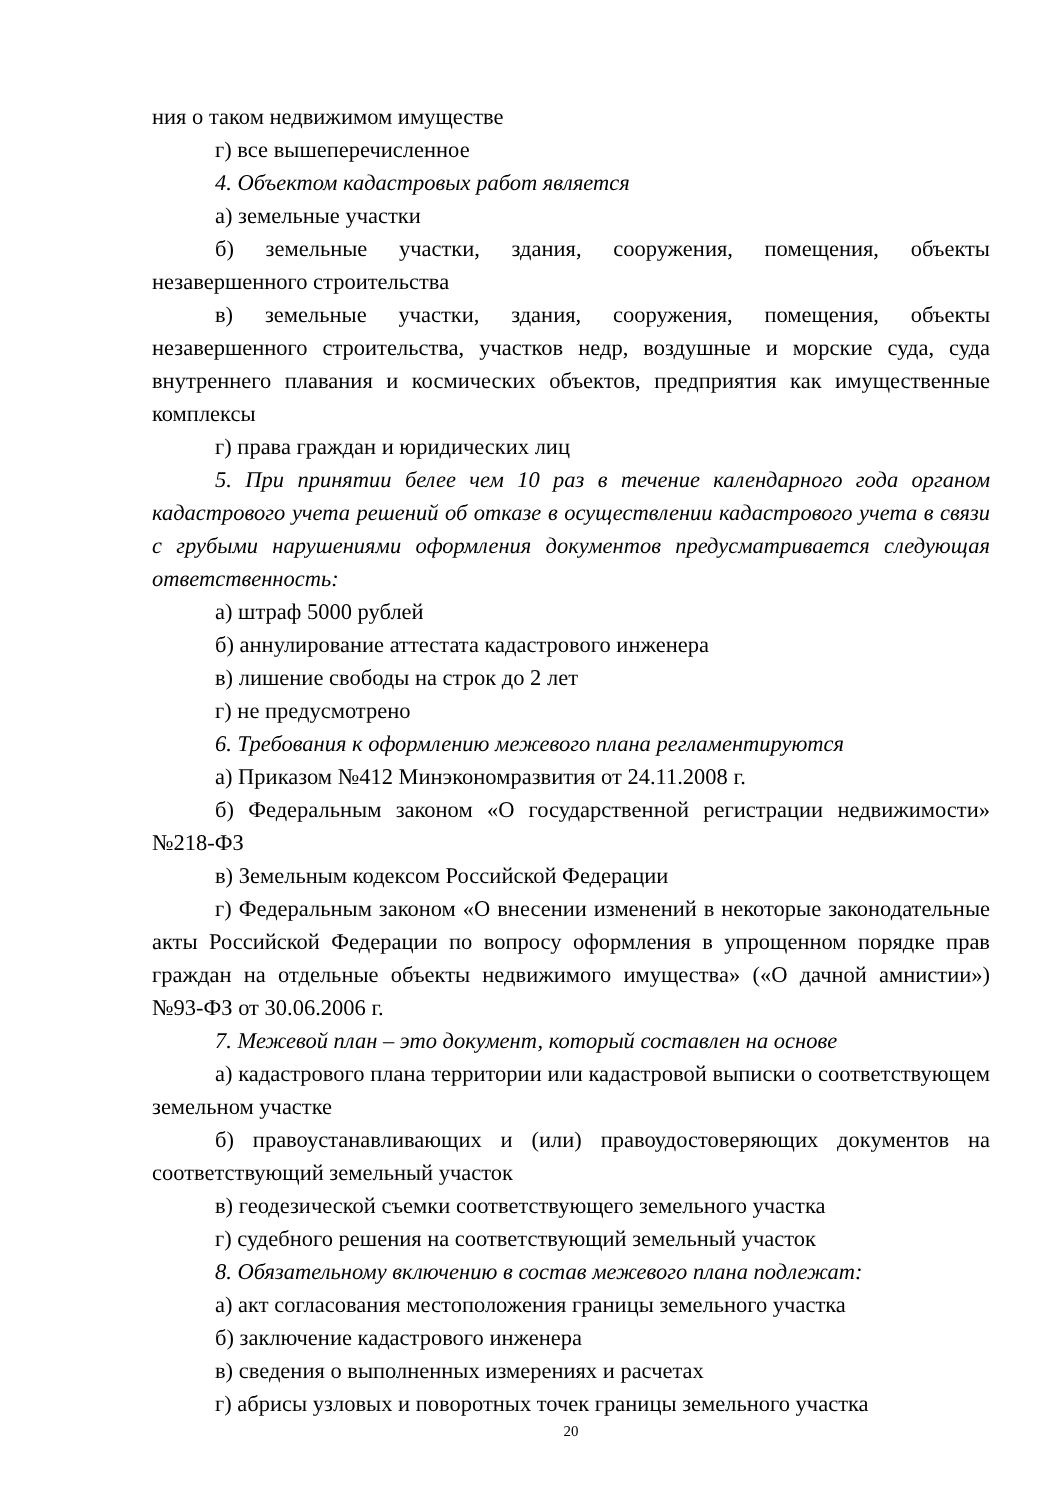ния о таком недвижимом имуществе
г) все вышеперечисленное
4. Объектом кадастровых работ является
а) земельные участки
б) земельные участки, здания, сооружения, помещения, объекты незавершенного строительства
в) земельные участки, здания, сооружения, помещения, объекты незавершенного строительства, участков недр, воздушные и морские суда, суда внутреннего плавания и космических объектов, предприятия как имущественные комплексы
г) права граждан и юридических лиц
5. При принятии белее чем 10 раз в течение календарного года органом кадастрового учета решений об отказе в осуществлении кадастрового учета в связи с грубыми нарушениями оформления документов предусматривается следующая ответственность:
а) штраф 5000 рублей
б) аннулирование аттестата кадастрового инженера
в) лишение свободы на строк до 2 лет
г) не предусмотрено
6. Требования к оформлению межевого плана регламентируются
а) Приказом №412 Минэкономразвития от 24.11.2008 г.
б) Федеральным законом «О государственной регистрации недвижимости» №218-ФЗ
в) Земельным кодексом Российской Федерации
г) Федеральным законом «О внесении изменений в некоторые законодательные акты Российской Федерации по вопросу оформления в упрощенном порядке прав граждан на отдельные объекты недвижимого имущества» («О дачной амнистии») №93-ФЗ от 30.06.2006 г.
7. Межевой план – это документ, который составлен на основе
а) кадастрового плана территории или кадастровой выписки о соответствующем земельном участке
б) правоустанавливающих и (или) правоудостоверяющих документов на соответствующий земельный участок
в) геодезической съемки соответствующего земельного участка
г) судебного решения на соответствующий земельный участок
8. Обязательному включению в состав межевого плана подлежат:
а) акт согласования местоположения границы земельного участка
б) заключение кадастрового инженера
в) сведения о выполненных измерениях и расчетах
г) абрисы узловых и поворотных точек границы земельного участка
20